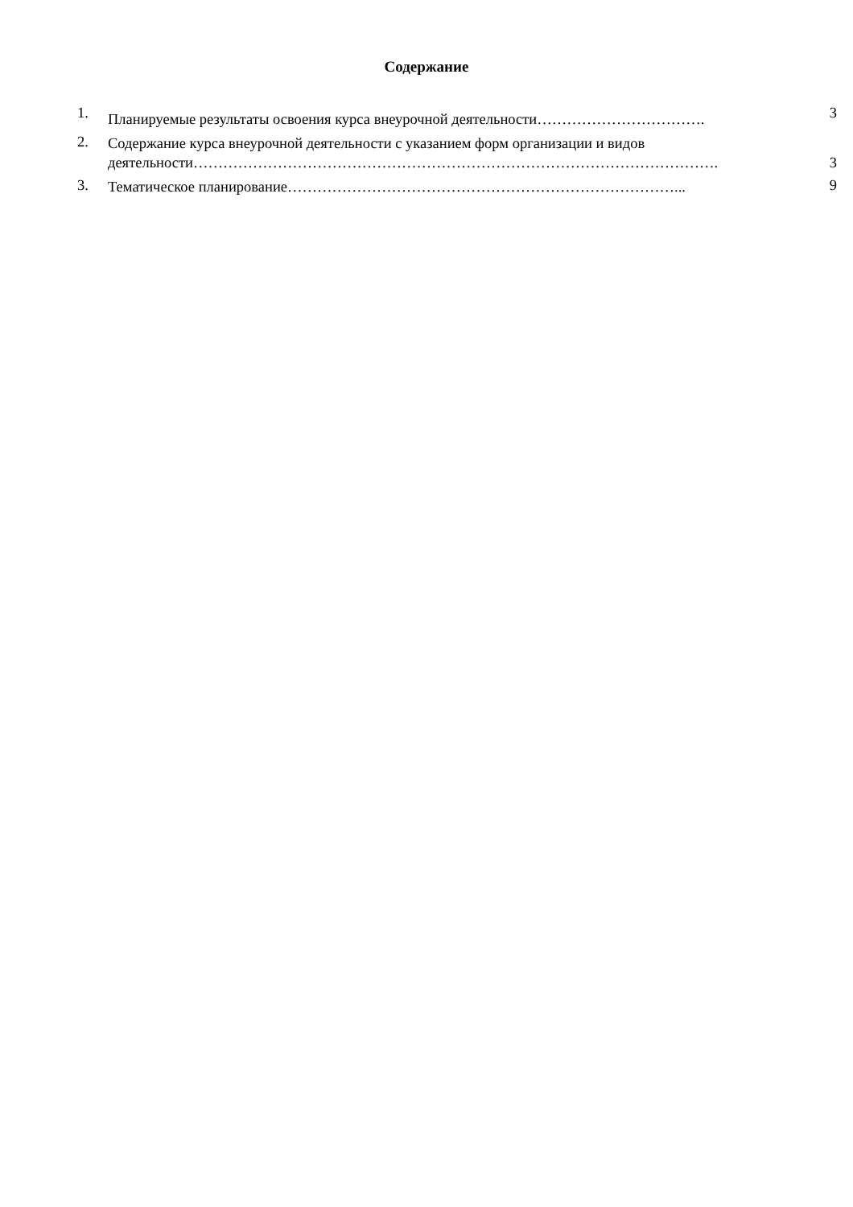Содержание
1.
Планируемые результаты освоения курса внеурочной деятельности…………………………….
3
2. Содержание курса внеурочной деятельности с указанием форм организации и видов деятельности…………………………………………………………………………………………….
3
3. Тематическое планирование……………………………………………………………………...
9